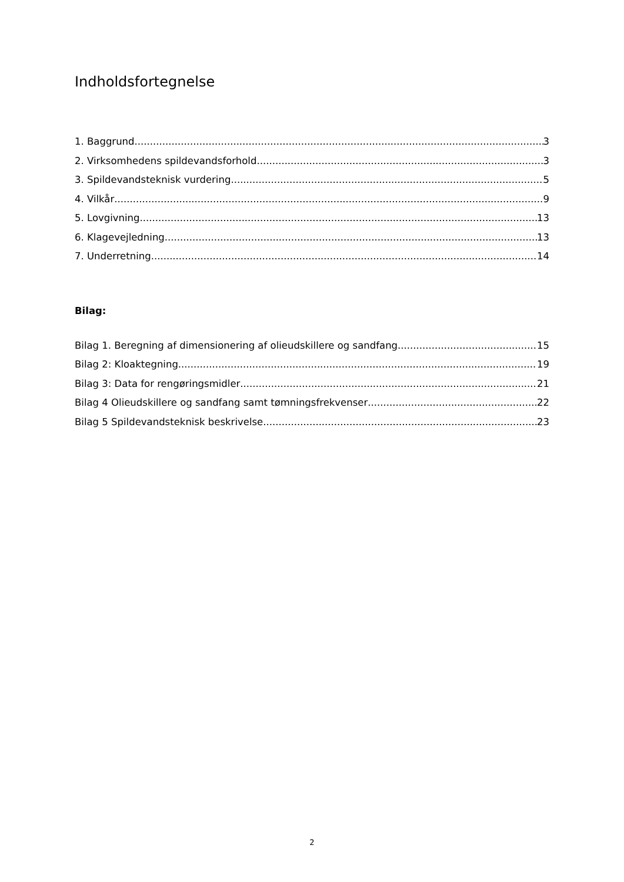Indholdsfortegnelse
1. Baggrund 3
2. Virksomhedens spildevandsforhold 3
3. Spildevandsteknisk vurdering 5
4. Vilkår 9
5. Lovgivning 13
6. Klagevejledning 13
7. Underretning 14
Bilag:
Bilag 1. Beregning af dimensionering af olieudskillere og sandfang 15
Bilag 2: Kloaktegning 19
Bilag 3: Data for rengøringsmidler 21
Bilag 4 Olieudskillere og sandfang samt tømningsfrekvenser 22
Bilag 5 Spildevandsteknisk beskrivelse 23
2